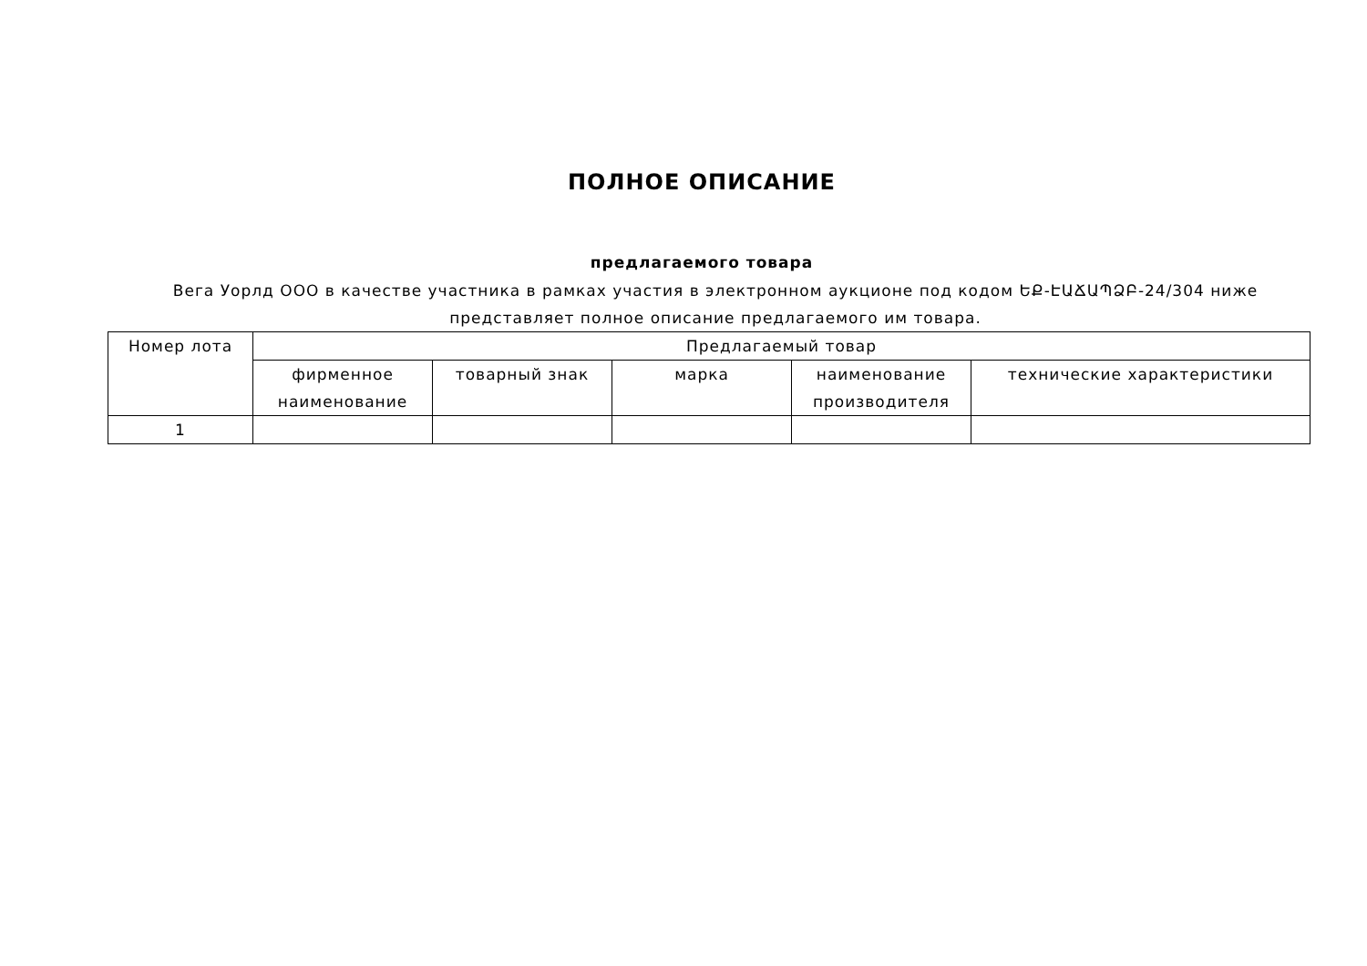ПОЛНОЕ ОПИСАНИЕ
предлагаемого товара
Вега Уорлд ООО в качестве участника в рамках участия в электронном аукционе под кодом ԵՔ-ԷԱՃԱՊՁԲ-24/304 ниже представляет полное описание предлагаемого им товара.
| Номер лота | Предлагаемый товар | | | | |
| --- | --- | --- | --- | --- | --- |
| | фирменное наименование | товарный знак | марка | наименование производителя | технические характеристики |
| 1 | | | | | |